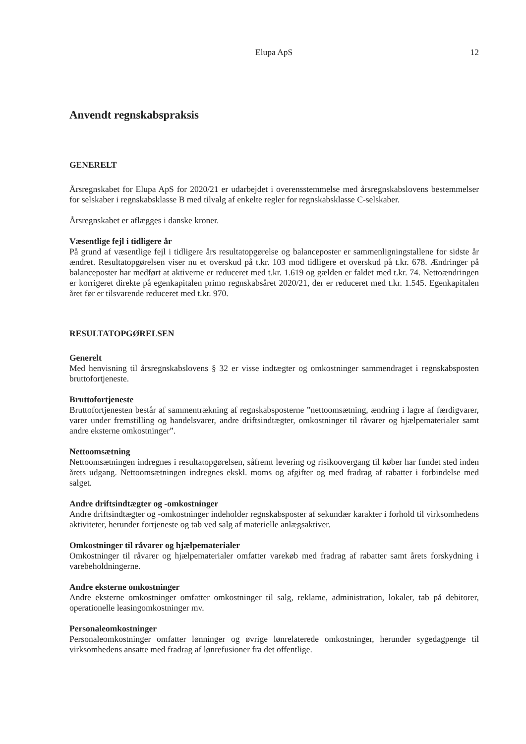Elupa ApS 12
Anvendt regnskabspraksis
GENERELT
Årsregnskabet for Elupa ApS for 2020/21 er udarbejdet i overensstemmelse med årsregnskabslovens bestemmelser for selskaber i regnskabsklasse B med tilvalg af enkelte regler for regnskabsklasse C-selskaber.
Årsregnskabet er aflægges i danske kroner.
Væsentlige fejl i tidligere år
På grund af væsentlige fejl i tidligere års resultatopgørelse og balanceposter er sammenligningstallene for sidste år ændret. Resultatopgørelsen viser nu et overskud på t.kr. 103 mod tidligere et overskud på t.kr. 678. Ændringer på balanceposter har medført at aktiverne er reduceret med t.kr. 1.619 og gælden er faldet med t.kr. 74. Nettoændringen er korrigeret direkte på egenkapitalen primo regnskabsåret 2020/21, der er reduceret med t.kr. 1.545. Egenkapitalen året før er tilsvarende reduceret med t.kr. 970.
RESULTATOPGØRELSEN
Generelt
Med henvisning til årsregnskabslovens § 32 er visse indtægter og omkostninger sammendraget i regnskabsposten bruttofortjeneste.
Bruttofortjeneste
Bruttofortjenesten består af sammentrækning af regnskabsposterne ”nettoomsætning, ændring i lagre af færdigvarer, varer under fremstilling og handelsvarer, andre driftsindtægter, omkostninger til råvarer og hjælpematerialer samt andre eksterne omkostninger”.
Nettoomsætning
Nettoomsætningen indregnes i resultatopgørelsen, såfremt levering og risikoovergang til køber har fundet sted inden årets udgang. Nettoomsætningen indregnes ekskl. moms og afgifter og med fradrag af rabatter i forbindelse med salget.
Andre driftsindtægter og -omkostninger
Andre driftsindtægter og -omkostninger indeholder regnskabsposter af sekundær karakter i forhold til virksomhedens aktiviteter, herunder fortjeneste og tab ved salg af materielle anlægsaktiver.
Omkostninger til råvarer og hjælpematerialer
Omkostninger til råvarer og hjælpematerialer omfatter varekøb med fradrag af rabatter samt årets forskydning i varebeholdningerne.
Andre eksterne omkostninger
Andre eksterne omkostninger omfatter omkostninger til salg, reklame, administration, lokaler, tab på debitorer, operationelle leasingomkostninger mv.
Personaleomkostninger
Personaleomkostninger omfatter lønninger og øvrige lønrelaterede omkostninger, herunder sygedagpenge til virksomhedens ansatte med fradrag af lønrefusioner fra det offentlige.